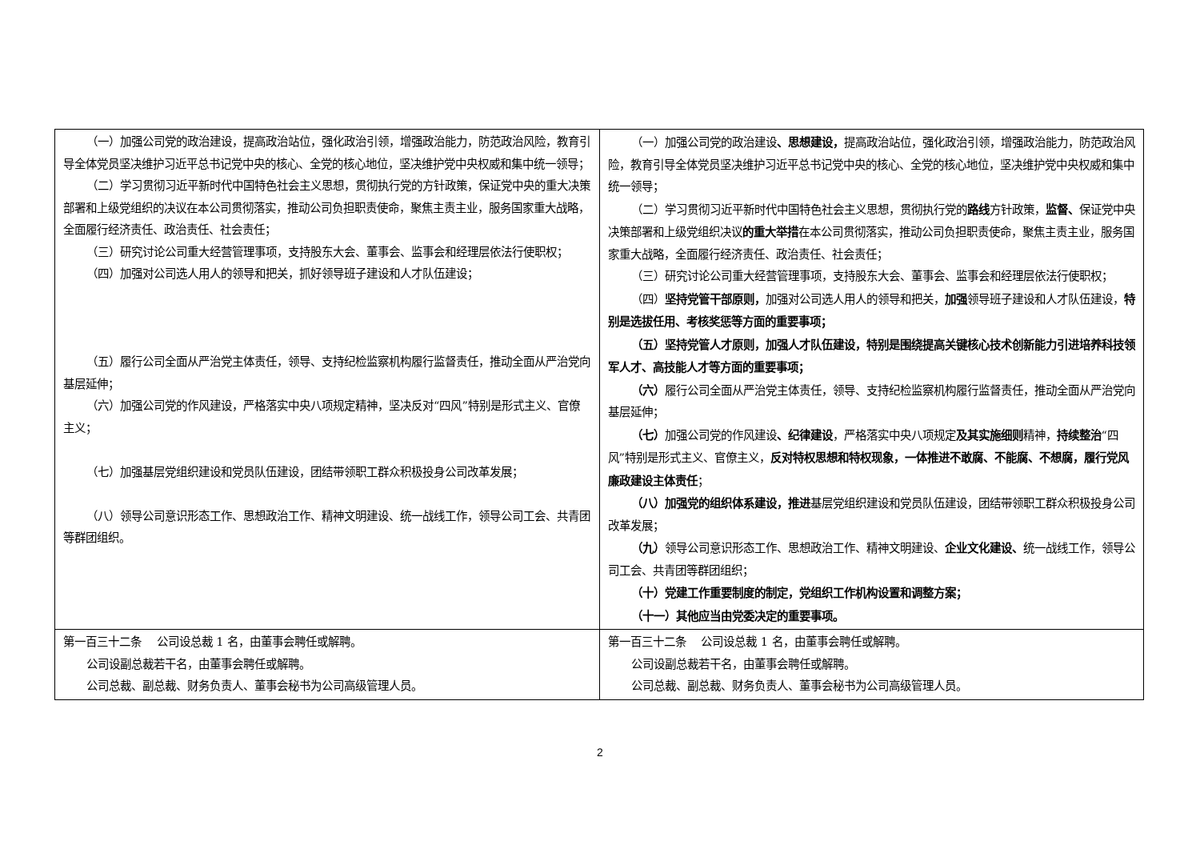| （一）加强公司党的政治建设，提高政治站位，强化政治引领，增强政治能力，防范政治风险，教育引导全体党员坚决维护习近平总书记党中央的核心、全党的核心地位，坚决维护党中央权威和集中统一领导； （二）学习贯彻习近平新时代中国特色社会主义思想，贯彻执行党的方针政策，保证党中央的重大决策部署和上级党组织的决议在本公司贯彻落实，推动公司负担职责使命，聚焦主责主业，服务国家重大战略，全面履行经济责任、政治责任、社会责任； （三）研究讨论公司重大经营管理事项，支持股东大会、董事会、监事会和经理层依法行使职权； （四）加强对公司选人用人的领导和把关，抓好领导班子建设和人才队伍建设； （五）履行公司全面从严治党主体责任，领导、支持纪检监察机构履行监督责任，推动全面从严治党向基层延伸； （六）加强公司党的作风建设，严格落实中央八项规定精神，坚决反对“四风”特别是形式主义、官僚主义； （七）加强基层党组织建设和党员队伍建设，团结带领职工群众积极投身公司改革发展； （八）领导公司意识形态工作、思想政治工作、精神文明建设、统一战线工作，领导公司工会、共青团等群团组织。 | （一）加强公司党的政治建设 、思想建设， 提高政治站位，强化政治引领，增强政治能力，防范政治风险，教育引导全体党员坚决维护习近平总书记党中央的核心、全党的核心地位，坚决维护党中央权威和集中统一领导； （二）学习贯彻习近平新时代中国特色社会主义思想，贯彻执行党的 路线 方针政策， 监督、 保证党中央决策部署和上级党组织决议 的重大举措 在本公司贯彻落实，推动公司负担职责使命，聚焦主责主业，服务国家重大战略，全面履行经济责任、政治责任、社会责任； （三）研究讨论公司重大经营管理事项，支持股东大会、董事会、监事会和经理层依法行使职权； （四） 坚持党管干部原则， 加强对公司选人用人的领导和把关， 加强 领导班子建设和人才队伍建设， 特别是选拔任用、考核奖惩等方面的重要事项； （五）坚持党管人才原则，加强人才队伍建设，特别是围绕提高关键核心技术创新能力引进培养科技领军人才、高技能人才等方面的重要事项； （六） 履行公司全面从严治党主体责任，领导、支持纪检监察机构履行监督责任，推动全面从严治党向基层延伸； （七） 加强公司党的作风建设 、纪律建设 ，严格落实中央八项规定 及其实施细则 精神， 持续整治 “四风”特别是形式主义、官僚主义， 反对特权思想和特权现象，一体推进不敢腐、不能腐、不想腐，履行党风廉政建设主体责任 ； （八）加强党的组织体系建设，推进 基层党组织建设和党员队伍建设，团结带领职工群众积极投身公司改革发展； （九） 领导公司意识形态工作、思想政治工作、精神文明建设、 企业文化建设、 统一战线工作，领导公司工会、共青团等群团组织； （十）党建工作重要制度的制定，党组织工作机构设置和调整方案； （十一）其他应当由党委决定的重要事项。 |
| 第一百三十二条 公司设总裁 1 名，由董事会聘任或解聘。 公司设副总裁若干名，由董事会聘任或解聘。 公司总裁、副总裁、财务负责人、董事会秘书为公司高级管理人员。 | 第一百三十二条 公司设总裁 1 名，由董事会聘任或解聘。 公司设副总裁若干名，由董事会聘任或解聘。 公司总裁、副总裁、财务负责人、董事会秘书为公司高级管理人员。 |
2